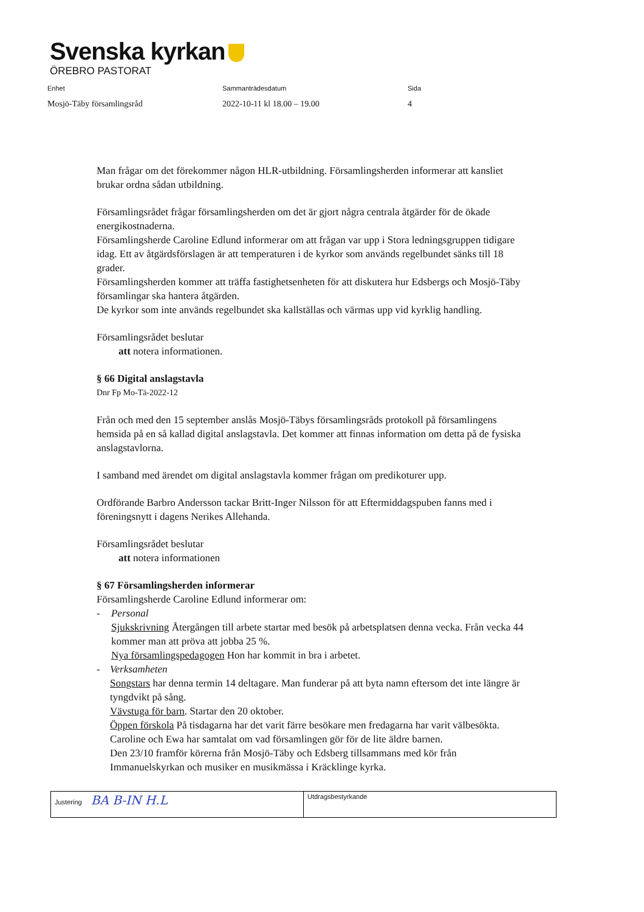Svenska kyrkan
ÖREBRO PASTORAT
| Enhet | Sammanträdesdatum | Sida |
| --- | --- | --- |
| Mosjö-Täby församlingsråd | 2022-10-11 kl 18.00 – 19.00 | 4 |
Man frågar om det förekommer någon HLR-utbildning. Församlingsherden informerar att kansliet brukar ordna sådan utbildning.
Församlingsrådet frågar församlingsherden om det är gjort några centrala åtgärder för de ökade energikostnaderna.
Församlingsherde Caroline Edlund informerar om att frågan var upp i Stora ledningsgruppen tidigare idag. Ett av åtgärdsförslagen är att temperaturen i de kyrkor som används regelbundet sänks till 18 grader.
Församlingsherden kommer att träffa fastighetsenheten för att diskutera hur Edsbergs och Mosjö-Täby församlingar ska hantera åtgärden.
De kyrkor som inte används regelbundet ska kallställas och värmas upp vid kyrklig handling.
Församlingsrådet beslutar
att notera informationen.
§ 66 Digital anslagstavla
Dnr Fp Mo-Tä-2022-12
Från och med den 15 september anslås Mosjö-Täbys församlingsråds protokoll på församlingens hemsida på en så kallad digital anslagstavla. Det kommer att finnas information om detta på de fysiska anslagstavlorna.
I samband med ärendet om digital anslagstavla kommer frågan om predikoturer upp.
Ordförande Barbro Andersson tackar Britt-Inger Nilsson för att Eftermiddagspuben fanns med i föreningsnytt i dagens Nerikes Allehanda.
Församlingsrådet beslutar
att notera informationen
§ 67 Församlingsherden informerar
Församlingsherde Caroline Edlund informerar om:
- Personal
Sjukskrivning Återgången till arbete startar med besök på arbetsplatsen denna vecka. Från vecka 44 kommer man att pröva att jobba 25 %.
Nya församlingspedagogen Hon har kommit in bra i arbetet.
- Verksamheten
Songstars har denna termin 14 deltagare. Man funderar på att byta namn eftersom det inte längre är tyngdvikt på sång.
Vävstuga för barn. Startar den 20 oktober.
Öppen förskola På tisdagarna har det varit färre besökare men fredagarna har varit välbesökta.
Caroline och Ewa har samtalat om vad församlingen gör för de lite äldre barnen.
Den 23/10 framför körerna från Mosjö-Täby och Edsberg tillsammans med kör från Immanuelskyrkan och musiker en musikmässa i Kräcklinge kyrka.
| Justering BA B-IN H.L | Utdragsbestyrkande |